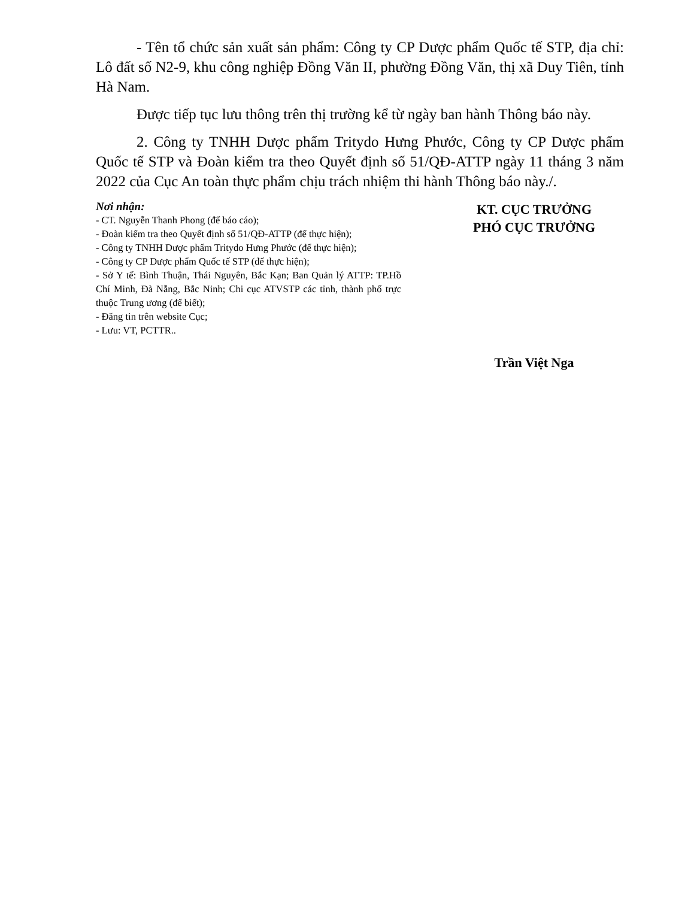- Tên tổ chức sản xuất sản phẩm: Công ty CP Dược phẩm Quốc tế STP, địa chỉ: Lô đất số N2-9, khu công nghiệp Đồng Văn II, phường Đồng Văn, thị xã Duy Tiên, tỉnh Hà Nam.
Được tiếp tục lưu thông trên thị trường kể từ ngày ban hành Thông báo này.
2. Công ty TNHH Dược phẩm Tritydo Hưng Phước, Công ty CP Dược phẩm Quốc tế STP và Đoàn kiểm tra theo Quyết định số 51/QĐ-ATTP ngày 11 tháng 3 năm 2022 của Cục An toàn thực phẩm chịu trách nhiệm thi hành Thông báo này./.
Nơi nhận:
- CT. Nguyễn Thanh Phong (để báo cáo);
- Đoàn kiểm tra theo Quyết định số 51/QĐ-ATTP (để thực hiện);
- Công ty TNHH Dược phẩm Tritydo Hưng Phước (để thực hiện);
- Công ty CP Dược phẩm Quốc tế STP (để thực hiện);
- Sở Y tế: Bình Thuận, Thái Nguyên, Bắc Kạn; Ban Quản lý ATTP: TP.Hồ Chí Minh, Đà Nẵng, Bắc Ninh; Chi cục ATVSTP các tỉnh, thành phố trực thuộc Trung ương (để biết);
- Đăng tin trên website Cục;
- Lưu: VT, PCTTR..
KT. CỤC TRƯỞNG
PHÓ CỤC TRƯỞNG
Trần Việt Nga